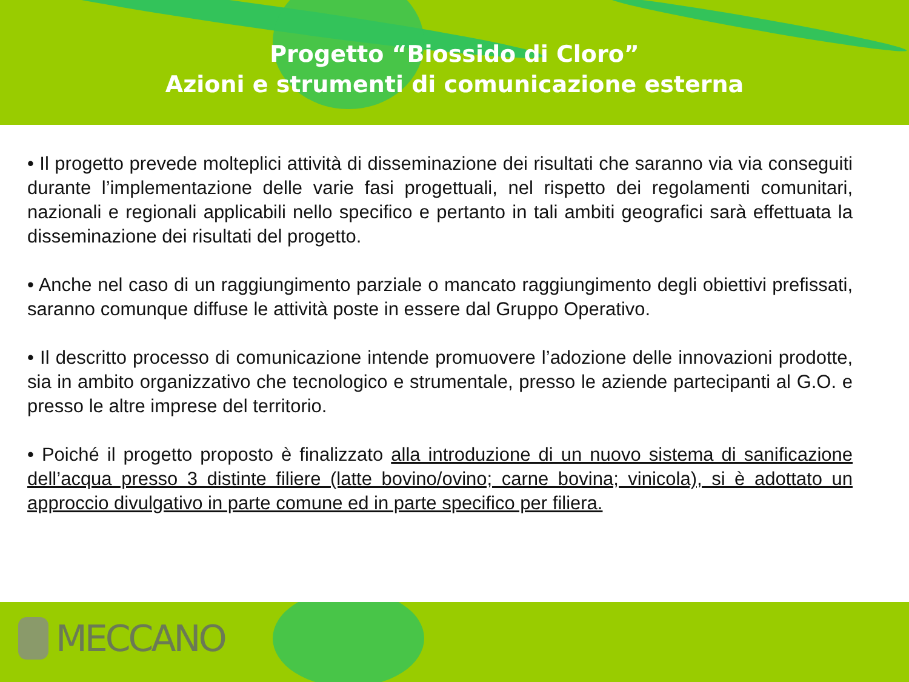Progetto “Biossido di Cloro”
Azioni e strumenti di comunicazione esterna
• Il progetto prevede molteplici attività di disseminazione dei risultati che saranno via via conseguiti durante l’implementazione delle varie fasi progettuali, nel rispetto dei regolamenti comunitari, nazionali e regionali applicabili nello specifico e pertanto in tali ambiti geografici sarà effettuata la disseminazione dei risultati del progetto.
• Anche nel caso di un raggiungimento parziale o mancato raggiungimento degli obiettivi prefissati, saranno comunque diffuse le attività poste in essere dal Gruppo Operativo.
• Il descritto processo di comunicazione intende promuovere l’adozione delle innovazioni prodotte, sia in ambito organizzativo che tecnologico e strumentale, presso le aziende partecipanti al G.O. e presso le altre imprese del territorio.
• Poiché il progetto proposto è finalizzato alla introduzione di un nuovo sistema di sanificazione dell’acqua presso 3 distinte filiere (latte bovino/ovino; carne bovina; vinicola), si è adottato un approccio divulgativo in parte comune ed in parte specifico per filiera.
MECCANO